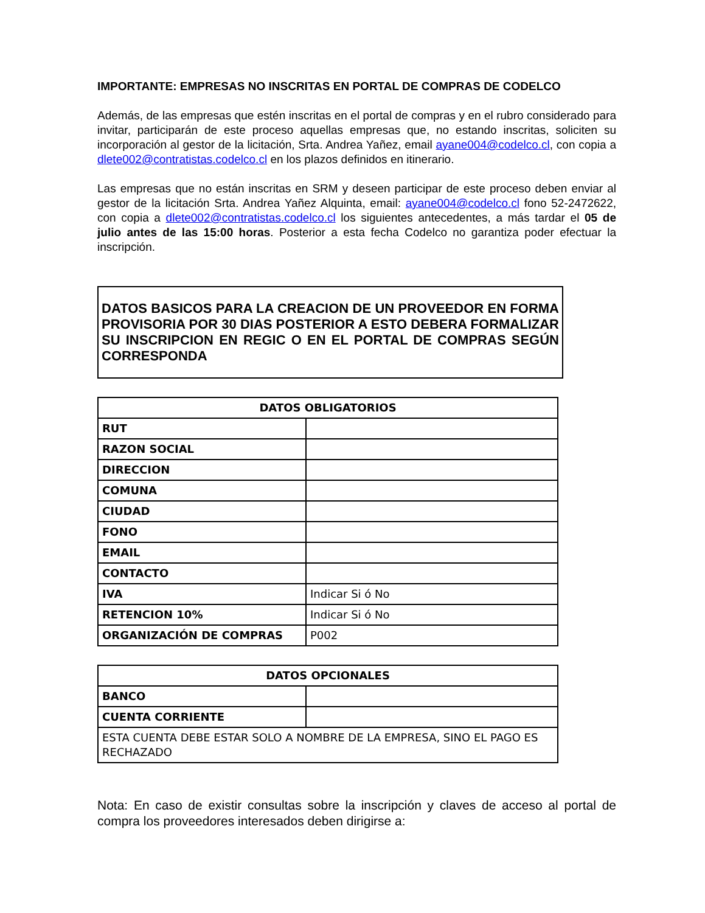IMPORTANTE: EMPRESAS NO INSCRITAS EN PORTAL DE COMPRAS DE CODELCO
Además, de las empresas que estén inscritas en el portal de compras y en el rubro considerado para invitar, participarán de este proceso aquellas empresas que, no estando inscritas, soliciten su incorporación al gestor de la licitación, Srta. Andrea Yañez, email ayane004@codelco.cl, con copia a dlete002@contratistas.codelco.cl en los plazos definidos en itinerario.
Las empresas que no están inscritas en SRM y deseen participar de este proceso deben enviar al gestor de la licitación Srta. Andrea Yañez Alquinta, email: ayane004@codelco.cl fono 52-2472622, con copia a dlete002@contratistas.codelco.cl los siguientes antecedentes, a más tardar el 05 de julio antes de las 15:00 horas. Posterior a esta fecha Codelco no garantiza poder efectuar la inscripción.
DATOS BASICOS PARA LA CREACION DE UN PROVEEDOR EN FORMA PROVISORIA POR 30 DIAS POSTERIOR A ESTO DEBERA FORMALIZAR SU INSCRIPCION EN REGIC O EN EL PORTAL DE COMPRAS SEGÚN CORRESPONDA
| DATOS OBLIGATORIOS | |
| --- | --- |
| RUT | |
| RAZON SOCIAL | |
| DIRECCION | |
| COMUNA | |
| CIUDAD | |
| FONO | |
| EMAIL | |
| CONTACTO | |
| IVA | Indicar Si ó No |
| RETENCION 10% | Indicar Si ó No |
| ORGANIZACIÓN DE COMPRAS | P002 |
| DATOS OPCIONALES | |
| --- | --- |
| BANCO | |
| CUENTA CORRIENTE | |
| ESTA CUENTA DEBE ESTAR SOLO A NOMBRE DE LA EMPRESA, SINO EL PAGO ES RECHAZADO | |
Nota: En caso de existir consultas sobre la inscripción y claves de acceso al portal de compra los proveedores interesados deben dirigirse a: